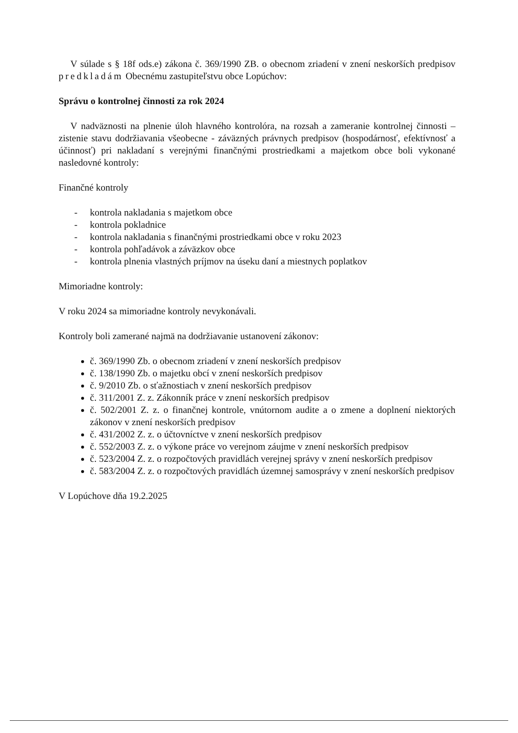V súlade s § 18f ods.e) zákona č. 369/1990 ZB. o obecnom zriadení v znení neskorších predpisov predkladám Obecnému zastupiteľstvu obce Lopúchov:
Správu o kontrolnej činnosti za rok 2024
V nadväznosti na plnenie úloh hlavného kontrolóra, na rozsah a zameranie kontrolnej činnosti – zistenie stavu dodržiavania všeobecne - záväzných právnych predpisov (hospodárnosť, efektívnosť a účinnosť) pri nakladaní s verejnými finančnými prostriedkami a majetkom obce boli vykonané nasledovné kontroly:
Finančné kontroly
- kontrola nakladania s majetkom obce
- kontrola pokladnice
- kontrola nakladania s finančnými prostriedkami obce v roku 2023
- kontrola pohľadávok a záväzkov obce
- kontrola plnenia vlastných príjmov na úseku daní a miestnych poplatkov
Mimoriadne kontroly:
V roku 2024 sa mimoriadne kontroly nevykonávali.
Kontroly boli zamerané najmä na dodržiavanie ustanovení zákonov:
č. 369/1990 Zb. o obecnom zriadení v znení neskorších predpisov
č. 138/1990 Zb. o majetku obcí v znení neskorších predpisov
č. 9/2010 Zb. o sťažnostiach v znení neskorších predpisov
č. 311/2001 Z. z. Zákonník práce v znení neskorších predpisov
č. 502/2001 Z. z. o finančnej kontrole, vnútornom audite a o zmene a doplnení niektorých zákonov v znení neskorších predpisov
č. 431/2002 Z. z. o účtovníctve v znení neskorších predpisov
č. 552/2003 Z. z. o výkone práce vo verejnom záujme v znení neskorších predpisov
č. 523/2004 Z. z. o rozpočtových pravidlách verejnej správy v znení neskorších predpisov
č. 583/2004 Z. z. o rozpočtových pravidlách územnej samosprávy v znení neskorších predpisov
V Lopúchove dňa 19.2.2025